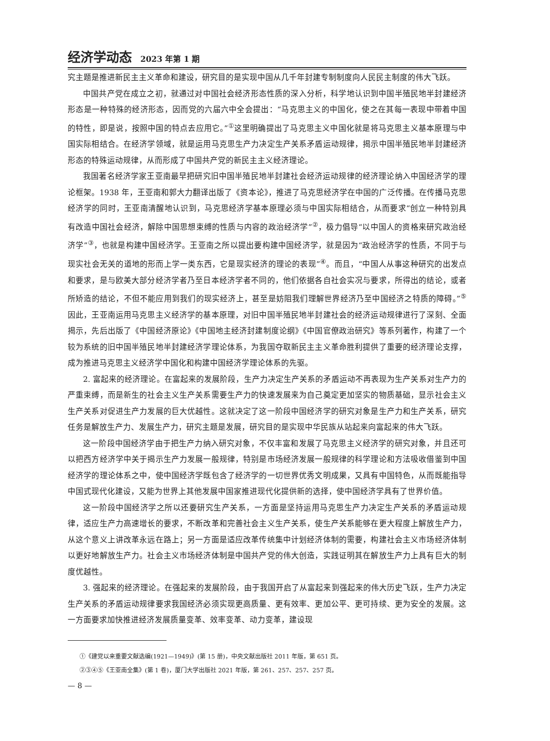经济学动态 2023 年第 1 期
究主题是推进新民主主义革命和建设，研究目的是实现中国从几千年封建专制制度向人民民主制度的伟大飞跃。
中国共产党在成立之初，就通过对中国社会经济形态性质的深入分析，科学地认识到中国半殖民地半封建经济形态是一种特殊的经济形态，因而党的六届六中全会提出：“马克思主义的中国化，使之在其每一表现中带着中国的特性，即是说，按照中国的特点去应用它。”<sup>①</sup>这里明确提出了马克思主义中国化就是将马克思主义基本原理与中国实际相结合。在经济学领域，就是运用马克思生产力决定生产关系矛盾运动规律，揭示中国半殖民地半封建经济形态的特殊运动规律，从而形成了中国共产党的新民主主义经济理论。
我国著名经济学家王亚南最早把研究旧中国半殖民地半封建社会经济运动规律的经济理论纳入中国经济学的理论框架。1938 年，王亚南和郭大力翻译出版了《资本论》，推进了马克思经济学在中国的广泛传播。在传播马克思经济学的同时，王亚南清醒地认识到，马克思经济学基本原理必须与中国实际相结合，从而要求“创立一种特别具有改造中国社会经济，解除中国思想束缚的性质与内容的政治经济学”<sup>②</sup>，极力倡导“以中国人的资格来研究政治经济学”<sup>③</sup>，也就是构建中国经济学。王亚南之所以提出要构建中国经济学，就是因为“政治经济学的性质，不同于与现实社会无关的道地的形而上学一类东西，它是现实经济的理论的表现”<sup>④</sup>。而且，“中国人从事这种研究的出发点和要求，是与欧美大部分经济学者乃至日本经济学者不同的，他们依据各自社会实况与要求，所得出的结论，或者所矫造的结论，不但不能应用到我们的现实经济上，甚至是妨阻我们理解世界经济乃至中国经济之特质的障碍。”<sup>⑤</sup>因此，王亚南运用马克思主义经济学的基本原理，对旧中国半殖民地半封建社会的经济运动规律进行了深刻、全面揭示，先后出版了《中国经济原论》《中国地主经济封建制度论纲》《中国官僚政治研究》等系列著作，构建了一个较为系统的旧中国半殖民地半封建经济学理论体系，为我国夺取新民主主义革命胜利提供了重要的经济理论支撑，成为推进马克思主义经济学中国化和构建中国经济学理论体系的先驱。
2. 富起来的经济理论。在富起来的发展阶段，生产力决定生产关系的矛盾运动不再表现为生产关系对生产力的严重束缚，而是新生的社会主义生产关系需要生产力的快速发展来为自己奠定更加坚实的物质基础，显示社会主义生产关系对促进生产力发展的巨大优越性。这就决定了这一阶段中国经济学的研究对象是生产力和生产关系，研究任务是解放生产力、发展生产力，研究主题是发展，研究目的是实现中华民族从站起来向富起来的伟大飞跃。
这一阶段中国经济学由于把生产力纳入研究对象，不仅丰富和发展了马克思主义经济学的研究对象，并且还可以把西方经济学中关于揭示生产力发展一般规律，特别是市场经济发展一般规律的科学理论和方法吸收借鉴到中国经济学的理论体系之中，使中国经济学既包含了经济学的一切世界优秀文明成果，又具有中国特色，从而既能指导中国式现代化建设，又能为世界上其他发展中国家推进现代化提供新的选择，使中国经济学具有了世界价值。
这一阶段中国经济学之所以还要研究生产关系，一方面是坚持运用马克思生产力决定生产关系的矛盾运动规律，适应生产力高速增长的要求，不断改革和完善社会主义生产关系，使生产关系能够在更大程度上解放生产力，从这个意义上讲改革永远在路上；另一方面是适应改革传统集中计划经济体制的需要，构建社会主义市场经济体制以更好地解放生产力。社会主义市场经济体制是中国共产党的伟大创造，实践证明其在解放生产力上具有巨大的制度优越性。
3. 强起来的经济理论。在强起来的发展阶段，由于我国开启了从富起来到强起来的伟大历史飞跃，生产力决定生产关系的矛盾运动规律要求我国经济必须实现更高质量、更有效率、更加公平、更可持续、更为安全的发展。这一方面要求加快推进经济发展质量变革、效率变革、动力变革，建设现
①《建党以来重要文献选编(1921—1949)》(第 15 册)，中央文献出版社 2011 年版，第 651 页。
②③④⑤《王亚南全集》(第 1 卷)，厦门大学出版社 2021 年版，第 261、257、257、257 页。
— 8 —